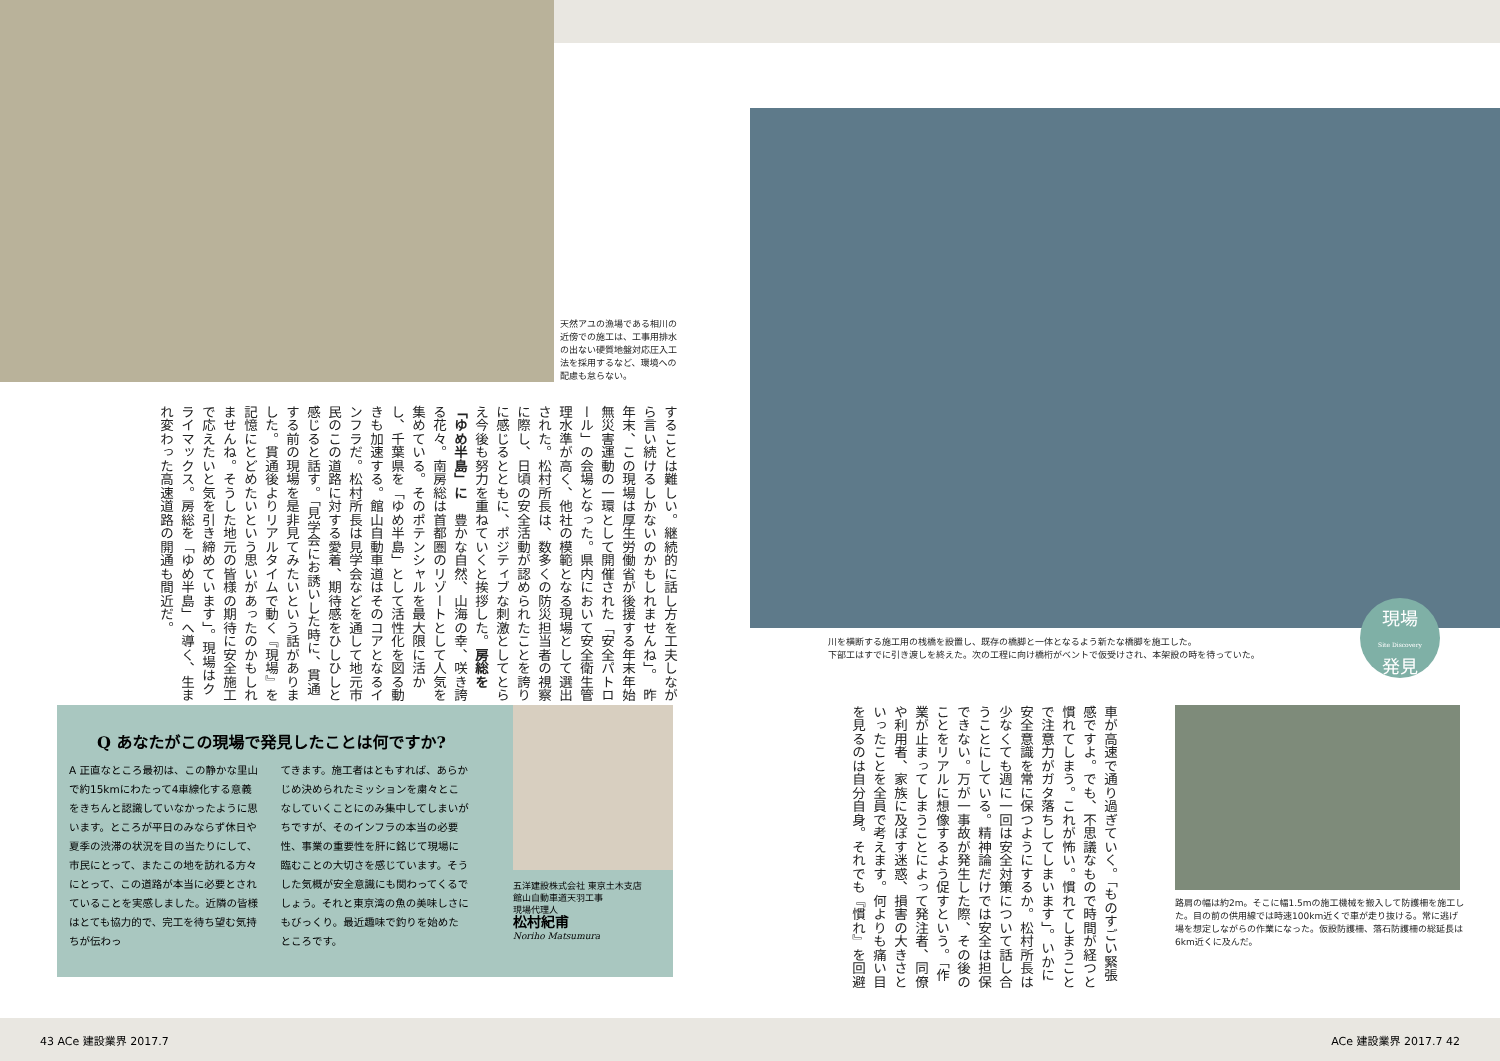天然アユの漁場である相川の近傍での施工は、工事用排水の出ない硬質地盤対応圧入工法を採用するなど、環境への配慮も怠らない。
川を横断する施工用の桟橋を設置し、既存の橋脚と一体となるよう新たな橋脚を施工した。
下部工はすでに引き渡しを終えた。次の工程に向け橋桁がベントで仮受けされ、本架設の時を待っていた。
現場
Site Discovery
発見
することは難しい。継続的に話し方を工夫しながら言い続けるしかないのかもしれませんね」。　昨年末、この現場は厚生労働省が後援する年末年始無災害運動の一環として開催された「安全パトロール」の会場となった。県内において安全衛生管理水準が高く、他社の模範となる現場として選出された。松村所長は、数多くの防災担当者の視察に際し、日頃の安全活動が認められたことを誇りに感じるとともに、ポジティブな刺激としてとらえ今後も努力を重ねていくと挨拶した。房総を「ゆめ半島」に　豊かな自然、山海の幸、咲き誇る花々。南房総は首都圏のリゾートとして人気を集めている。そのポテンシャルを最大限に活かし、千葉県を「ゆめ半島」として活性化を図る動きも加速する。館山自動車道はそのコアとなるインフラだ。松村所長は見学会などを通して地元市民のこの道路に対する愛着、期待感をひしひしと感じると話す。「見学会にお誘いした時に、貫通する前の現場を是非見てみたいという話がありました。貫通後よりリアルタイムで動く『現場』を記憶にとどめたいという思いがあったのかもしれませんね。そうした地元の皆様の期待に安全施工で応えたいと気を引き締めています」。現場はクライマックス。房総を「ゆめ半島」へ導く、生まれ変わった高速道路の開通も間近だ。
Q あなたがこの現場で発見したことは何ですか?
A 正直なところ最初は、この静かな里山で約15kmにわたって4車線化する意義をきちんと認識していなかったように思います。ところが平日のみならず休日や夏季の渋滞の状況を目の当たりにして、市民にとって、またこの地を訪れる方々にとって、この道路が本当に必要とされていることを実感しました。近隣の皆様はとても協力的で、完工を待ち望む気持ちが伝わっ
てきます。施工者はともすれば、あらかじめ決められたミッションを粛々とこなしていくことにのみ集中してしまいがちですが、そのインフラの本当の必要性、事業の重要性を肝に銘じて現場に臨むことの大切さを感じています。そうした気概が安全意識にも関わってくるでしょう。それと東京湾の魚の美味しさにもびっくり。最近趣味で釣りを始めたところです。
五洋建設株式会社 東京土木支店
館山自動車道天羽工事
現場代理人
松村紀甫
Noriho Matsumura
車が高速で通り過ぎていく。「ものすごい緊張感ですよ。でも、不思議なもので時間が経つと慣れてしまう。これが怖い。慣れてしまうことで注意力がガタ落ちしてしまいます」。いかに安全意識を常に保つようにするか。松村所長は少なくても週に一回は安全対策について話し合うことにしている。精神論だけでは安全は担保できない。万が一事故が発生した際、その後のことをリアルに想像するよう促すという。「作業が止まってしまうことによって発注者、同僚や利用者、家族に及ぼす迷惑、損害の大きさといったことを全員で考えます。何よりも痛い目を見るのは自分自身。それでも『慣れ』を回避
路肩の幅は約2m。そこに幅1.5mの施工機械を搬入して防護柵を施工した。目の前の供用線では時速100km近くで車が走り抜ける。常に逃げ場を想定しながらの作業になった。仮設防護柵、落石防護柵の総延長は6km近くに及んだ。
43 ACe 建設業界 2017.7 ACe 建設業界 2017.7 42